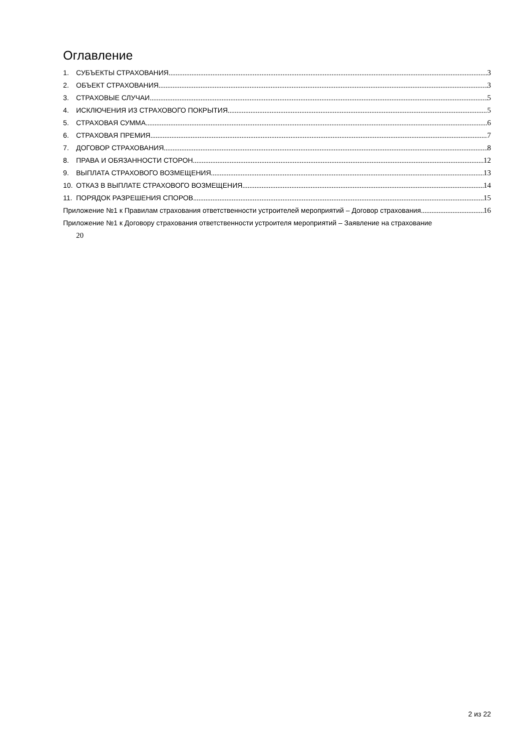Оглавление
1. СУБЪЕКТЫ СТРАХОВАНИЯ 3
2. ОБЪЕКТ СТРАХОВАНИЯ 3
3. СТРАХОВЫЕ СЛУЧАИ 5
4. ИСКЛЮЧЕНИЯ ИЗ СТРАХОВОГО ПОКРЫТИЯ 5
5. СТРАХОВАЯ СУММА 6
6. СТРАХОВАЯ ПРЕМИЯ 7
7. ДОГОВОР СТРАХОВАНИЯ 8
8. ПРАВА И ОБЯЗАННОСТИ СТОРОН 12
9. ВЫПЛАТА СТРАХОВОГО ВОЗМЕЩЕНИЯ 13
10. ОТКАЗ В ВЫПЛАТЕ СТРАХОВОГО ВОЗМЕЩЕНИЯ 14
11. ПОРЯДОК РАЗРЕШЕНИЯ СПОРОВ 15
Приложение №1 к Правилам страхования ответственности устроителей мероприятий – Договор страхования 16
Приложение №1 к Договору страхования ответственности устроителя мероприятий – Заявление на страхование
20
2 из 22